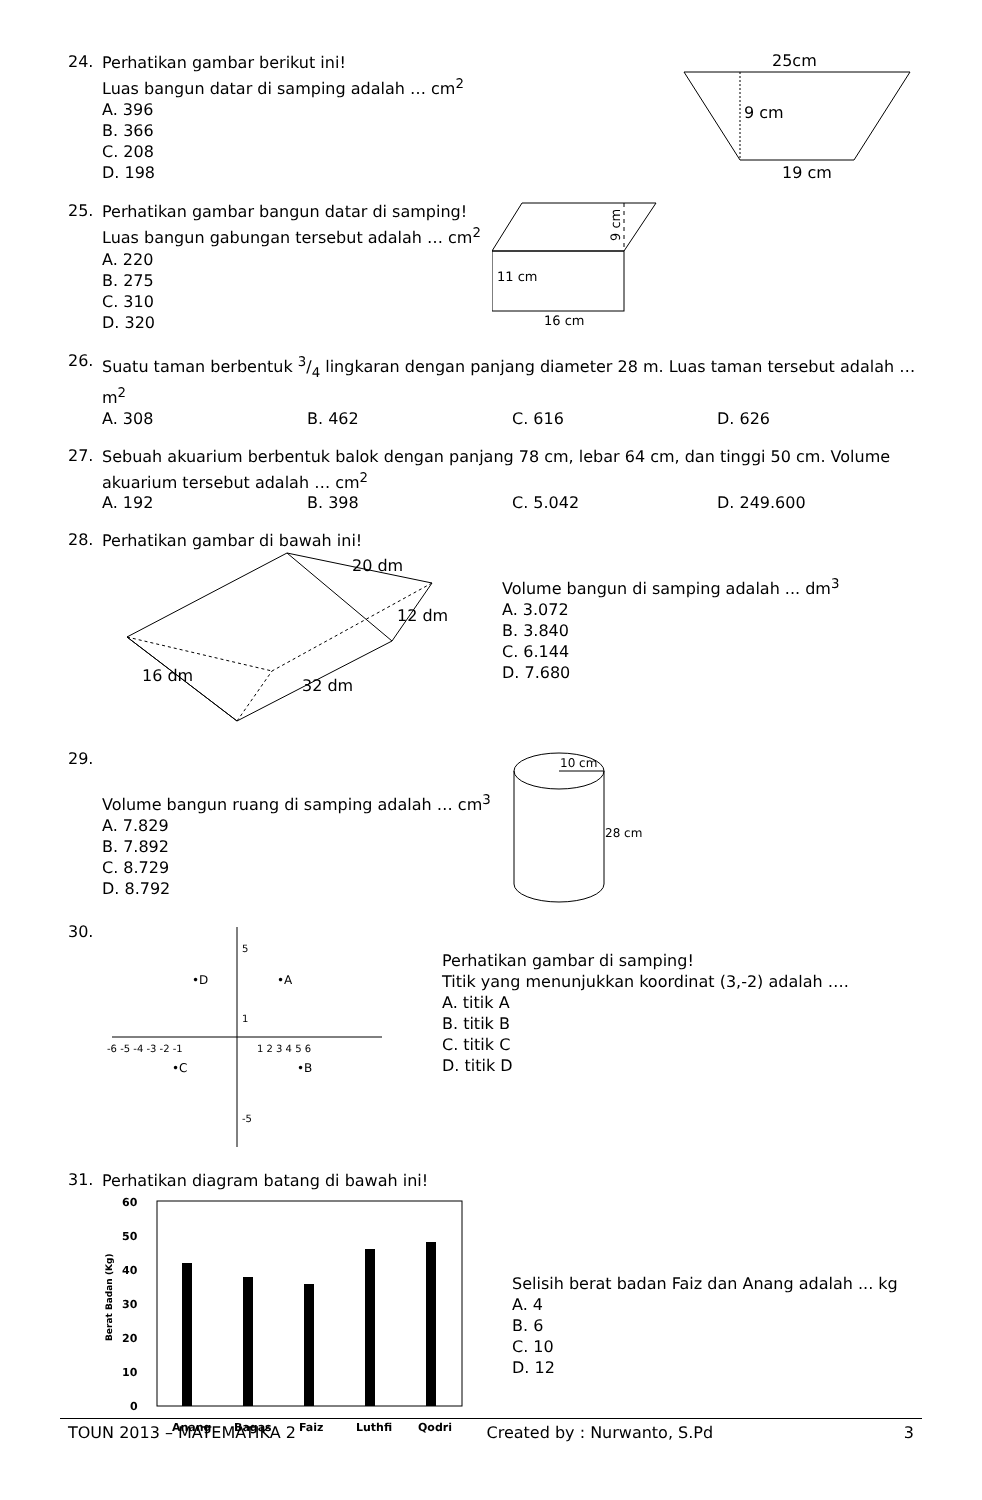24.
Perhatikan gambar berikut ini!
Luas bangun datar di samping adalah … cm<sup>2</sup>
A. 396
B. 366
C. 208
D. 198
25cm
9 cm
19 cm
25.
Perhatikan gambar bangun datar di samping!
Luas bangun gabungan tersebut adalah … cm<sup>2</sup>
A. 220
B. 275
C. 310
D. 320
11 cm
16 cm
9 cm
26.
Suatu taman berbentuk 3/4 lingkaran dengan panjang diameter 28 m. Luas taman tersebut adalah … m<sup>2</sup>
A. 308 B. 462 C. 616 D. 626
27.
Sebuah akuarium berbentuk balok dengan panjang 78 cm, lebar 64 cm, dan tinggi 50 cm. Volume akuarium tersebut adalah … cm<sup>2</sup>
A. 192 B. 398 C. 5.042 D. 249.600
28.
Perhatikan gambar di bawah ini!
20 dm
12 dm
16 dm
32 dm
Volume bangun di samping adalah ... dm<sup>3</sup>
A. 3.072
B. 3.840
C. 6.144
D. 7.680
29.
Volume bangun ruang di samping adalah … cm<sup>3</sup>
A. 7.829
B. 7.892
C. 8.729
D. 8.792
10 cm
28 cm
30.
-6 -5 -4 -3 -2 -1
1 2 3 4 5 6
•D
•A
•C
•B
5
1
-5
Perhatikan gambar di samping!
Titik yang menunjukkan koordinat (3,-2) adalah ….
A. titik A
B. titik B
C. titik C
D. titik D
31.
Perhatikan diagram batang di bawah ini!
60
50
40
30
20
10
0
Anang
Bagas
Faiz
Luthfi
Qodri
Berat Badan (Kg)
Selisih berat badan Faiz dan Anang adalah ... kg
A. 4
B. 6
C. 10
D. 12
TOUN 2013 – MATEMATIKA 2 Created by : Nurwanto, S.Pd 3